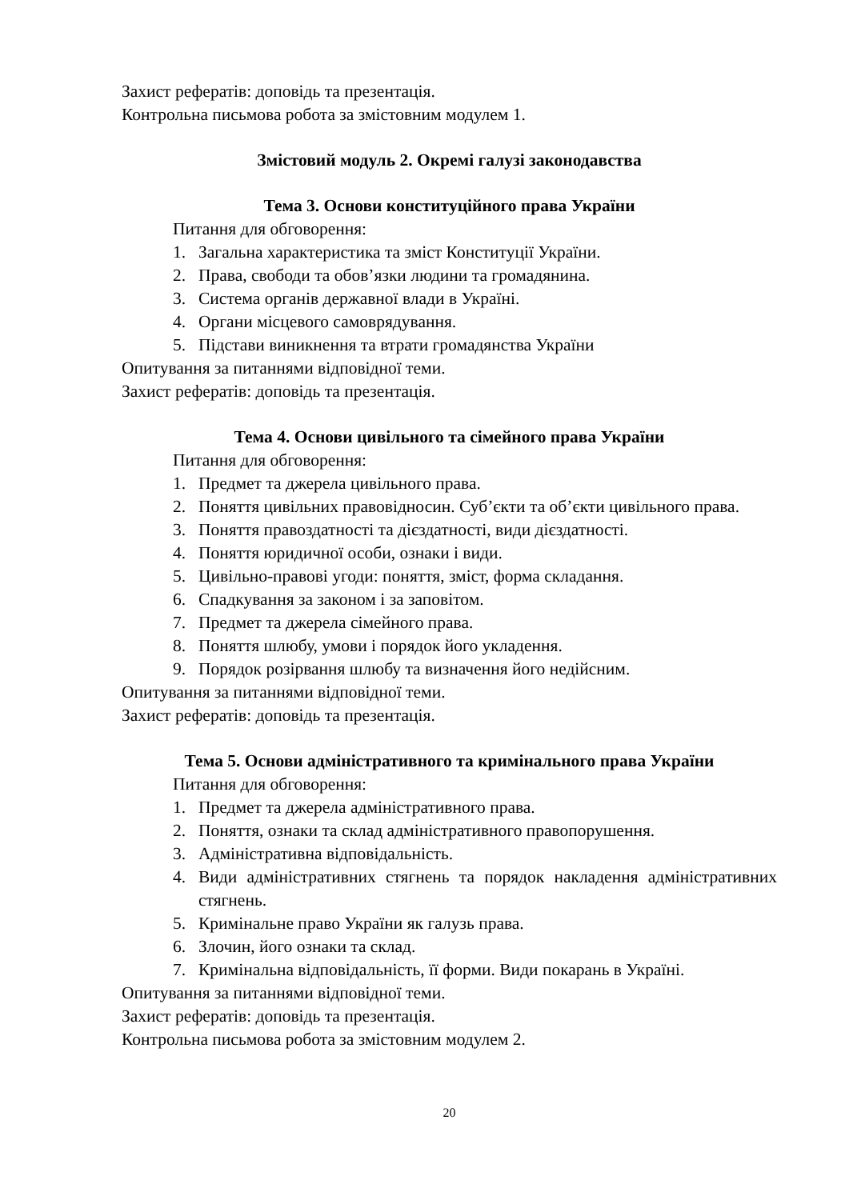Захист рефератів: доповідь та презентація.
Контрольна письмова робота за змістовним модулем 1.
Змістовий модуль 2. Окремі галузі законодавства
Тема 3. Основи конституційного права України
Питання для обговорення:
1. Загальна характеристика та зміст Конституції України.
2. Права, свободи та обов’язки людини та громадянина.
3. Система органів державної влади в Україні.
4. Органи місцевого самоврядування.
5. Підстави виникнення та втрати громадянства України
Опитування за питаннями відповідної теми.
Захист рефератів: доповідь та презентація.
Тема 4. Основи цивільного та сімейного права України
Питання для обговорення:
1. Предмет та джерела цивільного права.
2. Поняття цивільних правовідносин. Суб’єкти та об’єкти цивільного права.
3. Поняття правоздатності та дієздатності, види дієздатності.
4. Поняття юридичної особи, ознаки і види.
5. Цивільно-правові угоди: поняття, зміст, форма складання.
6. Спадкування за законом і за заповітом.
7. Предмет та джерела сімейного права.
8. Поняття шлюбу, умови і порядок його укладення.
9. Порядок розірвання шлюбу та визначення його недійсним.
Опитування за питаннями відповідної теми.
Захист рефератів: доповідь та презентація.
Тема 5. Основи адміністративного та кримінального права України
Питання для обговорення:
1. Предмет та джерела адміністративного права.
2. Поняття, ознаки та склад адміністративного правопорушення.
3. Адміністративна відповідальність.
4. Види адміністративних стягнень та порядок накладення адміністративних стягнень.
5. Кримінальне право України як галузь права.
6. Злочин, його ознаки та склад.
7. Кримінальна відповідальність, її форми. Види покарань в Україні.
Опитування за питаннями відповідної теми.
Захист рефератів: доповідь та презентація.
Контрольна письмова робота за змістовним модулем 2.
20